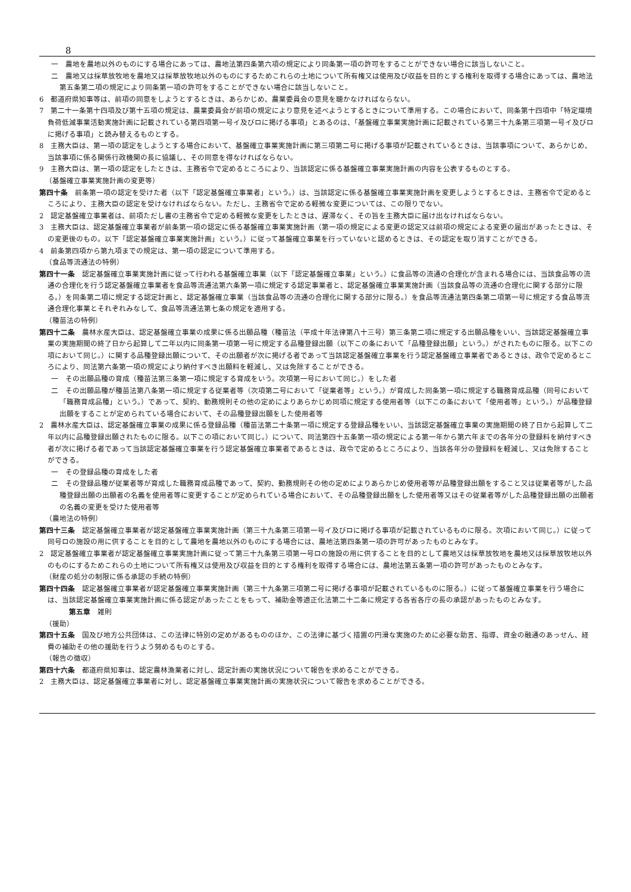8
一　農地を農地以外のものにする場合にあっては、農地法第四条第六項の規定により同条第一項の許可をすることができない場合に該当しないこと。
二　農地又は採草放牧地を農地又は採草放牧地以外のものにするためこれらの土地について所有権又は使用及び収益を目的とする権利を取得する場合にあっては、農地法第五条第二項の規定により同条第一項の許可をすることができない場合に該当しないこと。
6　都道府県知事等は、前項の同意をしようとするときは、あらかじめ、農業委員会の意見を聴かなければならない。
7　第二十一条第十四項及び第十五項の規定は、農業委員会が前項の規定により意見を述べようとするときについて準用する。この場合において、同条第十四項中「特定環境負荷低減事業活動実施計画に記載されている第四項第一号イ及びロに掲げる事項」とあるのは、「基盤確立事業実施計画に記載されている第三十九条第三項第一号イ及びロに掲げる事項」と読み替えるものとする。
8　主務大臣は、第一項の認定をしようとする場合において、基盤確立事業実施計画に第三項第二号に掲げる事項が記載されているときは、当該事項について、あらかじめ、当該事項に係る関係行政機関の長に協議し、その同意を得なければならない。
9　主務大臣は、第一項の認定をしたときは、主務省令で定めるところにより、当該認定に係る基盤確立事業実施計画の内容を公表するものとする。
（基盤確立事業実施計画の変更等）
第四十条　前条第一項の認定を受けた者（以下「認定基盤確立事業者」という。）は、当該認定に係る基盤確立事業実施計画を変更しようとするときは、主務省令で定めるところにより、主務大臣の認定を受けなければならない。ただし、主務省令で定める軽微な変更については、この限りでない。
2　認定基盤確立事業者は、前項ただし書の主務省令で定める軽微な変更をしたときは、遅滞なく、その旨を主務大臣に届け出なければならない。
3　主務大臣は、認定基盤確立事業者が前条第一項の認定に係る基盤確立事業実施計画（第一項の規定による変更の認定又は前項の規定による変更の届出があったときは、その変更後のもの。以下「認定基盤確立事業実施計画」という。）に従って基盤確立事業を行っていないと認めるときは、その認定を取り消すことができる。
4　前条第四項から第九項までの規定は、第一項の認定について準用する。
（食品等流通法の特例）
第四十一条　認定基盤確立事業実施計画に従って行われる基盤確立事業（以下「認定基盤確立事業」という。）に食品等の流通の合理化が含まれる場合には、当該食品等の流通の合理化を行う認定基盤確立事業者を食品等流通法第六条第一項に規定する認定事業者と、認定基盤確立事業実施計画（当該食品等の流通の合理化に関する部分に限る。）を同条第二項に規定する認定計画と、認定基盤確立事業（当該食品等の流通の合理化に関する部分に限る。）を食品等流通法第四条第二項第一号に規定する食品等流通合理化事業とそれぞれみなして、食品等流通法第七条の規定を適用する。
（種苗法の特例）
第四十二条　農林水産大臣は、認定基盤確立事業の成果に係る出願品種（種苗法（平成十年法律第八十三号）第三条第二項に規定する出願品種をいい、当該認定基盤確立事業の実施期間の終了日から起算して二年以内に同条第一項第一号に規定する品種登録出願（以下この条において「品種登録出願」という。）がされたものに限る。以下この項において同じ。）に関する品種登録出願について、その出願者が次に掲げる者であって当該認定基盤確立事業を行う認定基盤確立事業者であるときは、政令で定めるところにより、同法第六条第一項の規定により納付すべき出願料を軽減し、又は免除することができる。
一　その出願品種の育成（種苗法第三条第一項に規定する育成をいう。次項第一号において同じ。）をした者
二　その出願品種が種苗法第八条第一項に規定する従業者等（次項第二号において「従業者等」という。）が育成した同条第一項に規定する職務育成品種（同号において「職務育成品種」という。）であって、契約、勤務規則その他の定めによりあらかじめ同項に規定する使用者等（以下この条において「使用者等」という。）が品種登録出願をすることが定められている場合において、その品種登録出願をした使用者等
2　農林水産大臣は、認定基盤確立事業の成果に係る登録品種（種苗法第二十条第一項に規定する登録品種をいい、当該認定基盤確立事業の実施期間の終了日から起算して二年以内に品種登録出願されたものに限る。以下この項において同じ。）について、同法第四十五条第一項の規定による第一年から第六年までの各年分の登録料を納付すべき者が次に掲げる者であって当該認定基盤確立事業を行う認定基盤確立事業者であるときは、政令で定めるところにより、当該各年分の登録料を軽減し、又は免除することができる。
一　その登録品種の育成をした者
二　その登録品種が従業者等が育成した職務育成品種であって、契約、勤務規則その他の定めによりあらかじめ使用者等が品種登録出願をすること又は従業者等がした品種登録出願の出願者の名義を使用者等に変更することが定められている場合において、その品種登録出願をした使用者等又はその従業者等がした品種登録出願の出願者の名義の変更を受けた使用者等
（農地法の特例）
第四十三条　認定基盤確立事業者が認定基盤確立事業実施計画（第三十九条第三項第一号イ及びロに掲げる事項が記載されているものに限る。次項において同じ。）に従って同号ロの施設の用に供することを目的として農地を農地以外のものにする場合には、農地法第四条第一項の許可があったものとみなす。
2　認定基盤確立事業者が認定基盤確立事業実施計画に従って第三十九条第三項第一号ロの施設の用に供することを目的として農地又は採草放牧地を農地又は採草放牧地以外のものにするためこれらの土地について所有権又は使用及び収益を目的とする権利を取得する場合には、農地法第五条第一項の許可があったものとみなす。
（財産の処分の制限に係る承認の手続の特例）
第四十四条　認定基盤確立事業者が認定基盤確立事業実施計画（第三十九条第三項第二号に掲げる事項が記載されているものに限る。）に従って基盤確立事業を行う場合には、当該認定基盤確立事業実施計画に係る認定があったことをもって、補助金等適正化法第二十二条に規定する各省各庁の長の承認があったものとみなす。
第五章　雑則
（援助）
第四十五条　国及び地方公共団体は、この法律に特別の定めがあるもののほか、この法律に基づく措置の円滑な実施のために必要な助言、指導、資金の融通のあっせん、経費の補助その他の援助を行うよう努めるものとする。
（報告の徴収）
第四十六条　都道府県知事は、認定農林漁業者に対し、認定計画の実施状況について報告を求めることができる。
2　主務大臣は、認定基盤確立事業者に対し、認定基盤確立事業実施計画の実施状況について報告を求めることができる。